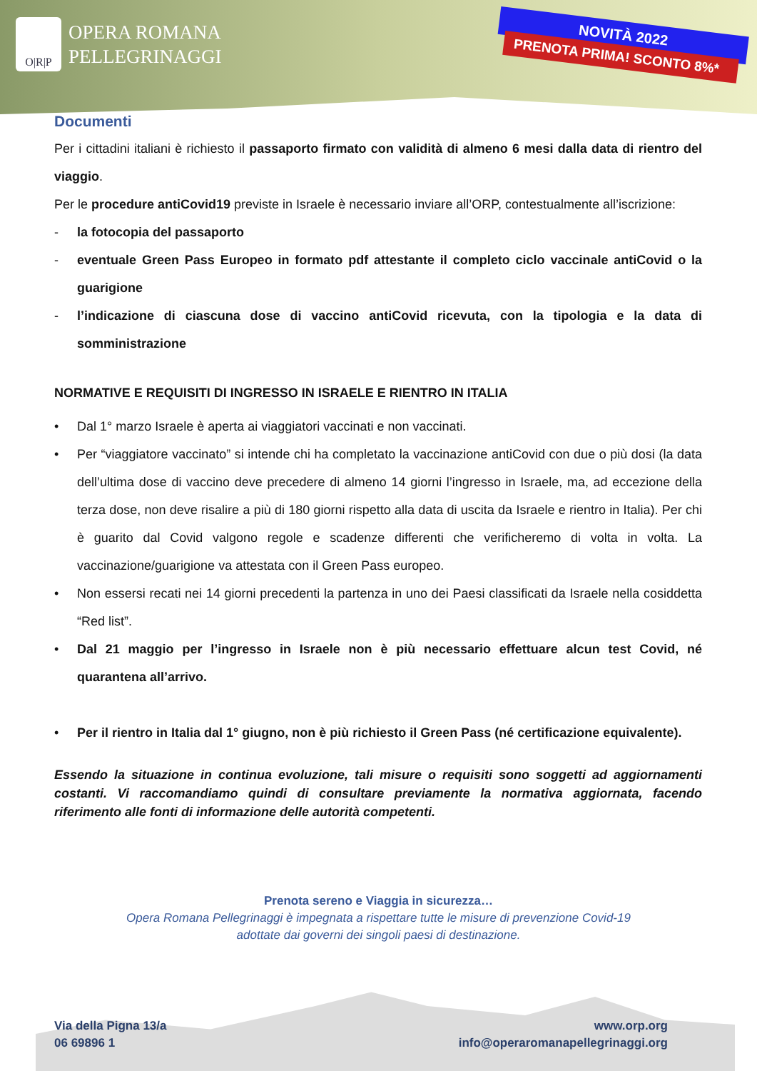O|R|P
OPERA ROMANA
PELLEGRINAGGI
NOVITÀ 2022
PRENOTA PRIMA! SCONTO 8%*
Documenti
Per i cittadini italiani è richiesto il passaporto firmato con validità di almeno 6 mesi dalla data di rientro del viaggio.
Per le procedure antiCovid19 previste in Israele è necessario inviare all’ORP, contestualmente all’iscrizione:
- la fotocopia del passaporto
- eventuale Green Pass Europeo in formato pdf attestante il completo ciclo vaccinale antiCovid o la guarigione
- l’indicazione di ciascuna dose di vaccino antiCovid ricevuta, con la tipologia e la data di somministrazione
NORMATIVE E REQUISITI DI INGRESSO IN ISRAELE E RIENTRO IN ITALIA
• Dal 1° marzo Israele è aperta ai viaggiatori vaccinati e non vaccinati.
• Per “viaggiatore vaccinato” si intende chi ha completato la vaccinazione antiCovid con due o più dosi (la data dell’ultima dose di vaccino deve precedere di almeno 14 giorni l’ingresso in Israele, ma, ad eccezione della terza dose, non deve risalire a più di 180 giorni rispetto alla data di uscita da Israele e rientro in Italia). Per chi è guarito dal Covid valgono regole e scadenze differenti che verificheremo di volta in volta. La vaccinazione/guarigione va attestata con il Green Pass europeo.
• Non essersi recati nei 14 giorni precedenti la partenza in uno dei Paesi classificati da Israele nella cosiddetta “Red list”.
• Dal 21 maggio per l’ingresso in Israele non è più necessario effettuare alcun test Covid, né quarantena all’arrivo.
• Per il rientro in Italia dal 1° giugno, non è più richiesto il Green Pass (né certificazione equivalente).
Essendo la situazione in continua evoluzione, tali misure o requisiti sono soggetti ad aggiornamenti costanti. Vi raccomandiamo quindi di consultare previamente la normativa aggiornata, facendo riferimento alle fonti di informazione delle autorità competenti.
Prenota sereno e Viaggia in sicurezza…
Opera Romana Pellegrinaggi è impegnata a rispettare tutte le misure di prevenzione Covid-19
adottate dai governi dei singoli paesi di destinazione.
Via della Pigna 13/a
06 69896 1
www.orp.org
info@operaromanapellegrinaggi.org